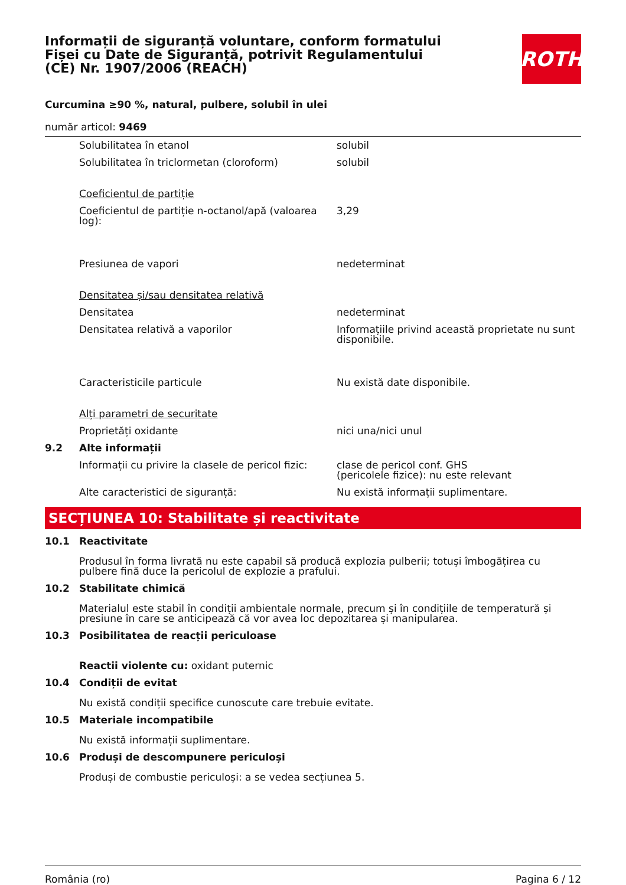Informații de siguranță voluntare, conform formatului Fișei cu Date de Siguranță, potrivit Regulamentului (CE) Nr. 1907/2006 (REACH)
ROTH
Curcumina ≥90 %, natural, pulbere, solubil în ulei
număr articol: 9469
| | Solubilitatea în etanol | solubil |
| | Solubilitatea în triclormetan (cloroform) | solubil |
| | Coeficientul de partiție | |
| | Coeficientul de partiție n-octanol/apă (valoarea log): | 3,29 |
| | Presiunea de vapori | nedeterminat |
| | Densitatea și/sau densitatea relativă | |
| | Densitatea | nedeterminat |
| | Densitatea relativă a vaporilor | Informațiile privind această proprietate nu sunt disponibile. |
| | Caracteristicile particule | Nu există date disponibile. |
| | Alți parametri de securitate | |
| | Proprietăți oxidante | nici una/nici unul |
| 9.2 | Alte informații | |
| | Informații cu privire la clasele de pericol fizic: | clase de pericol conf. GHS (pericolele fizice): nu este relevant |
| | Alte caracteristici de siguranță: | Nu există informații suplimentare. |
SECȚIUNEA 10: Stabilitate și reactivitate
| 10.1 | Reactivitate Produsul în forma livrată nu este capabil să producă explozia pulberii; totuși îmbogățirea cu pulbere fină duce la pericolul de explozie a prafului. |
| 10.2 | Stabilitate chimică Materialul este stabil în condiții ambientale normale, precum și în condițiile de temperatură și presiune în care se anticipează că vor avea loc depozitarea și manipularea. |
| 10.3 | Posibilitatea de reacții periculoase Reactii violente cu: oxidant puternic |
| 10.4 | Condiții de evitat Nu există condiții specifice cunoscute care trebuie evitate. |
| 10.5 | Materiale incompatibile Nu există informații suplimentare. |
| 10.6 | Produși de descompunere periculoși Produși de combustie periculoși: a se vedea secțiunea 5. |
România (ro) Pagina 6 / 12